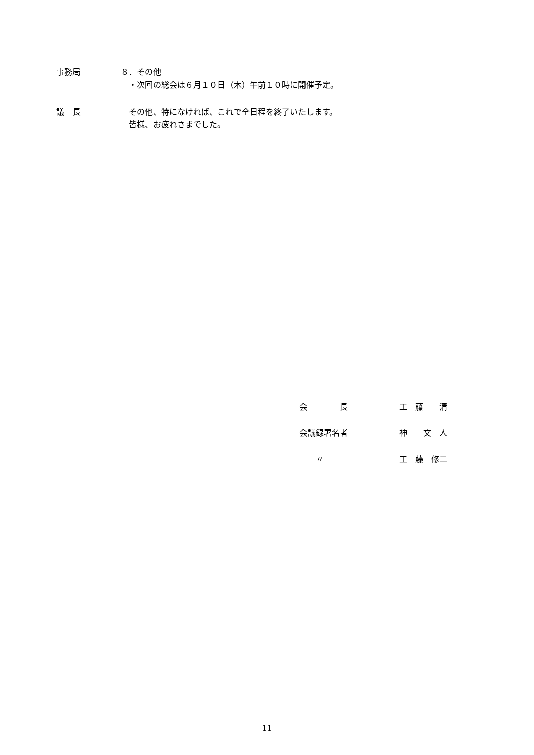事務局 ８．その他
　・次回の総会は６月１０日（木）午前１０時に開催予定。
議　長 　その他、特になければ、これで全日程を終了いたします。
　皆様、お疲れさまでした。
| 会 長 | 工 藤 清 |
| 会議録署名者 | 神 文 人 |
| 〃 | 工 藤 修二 |
11